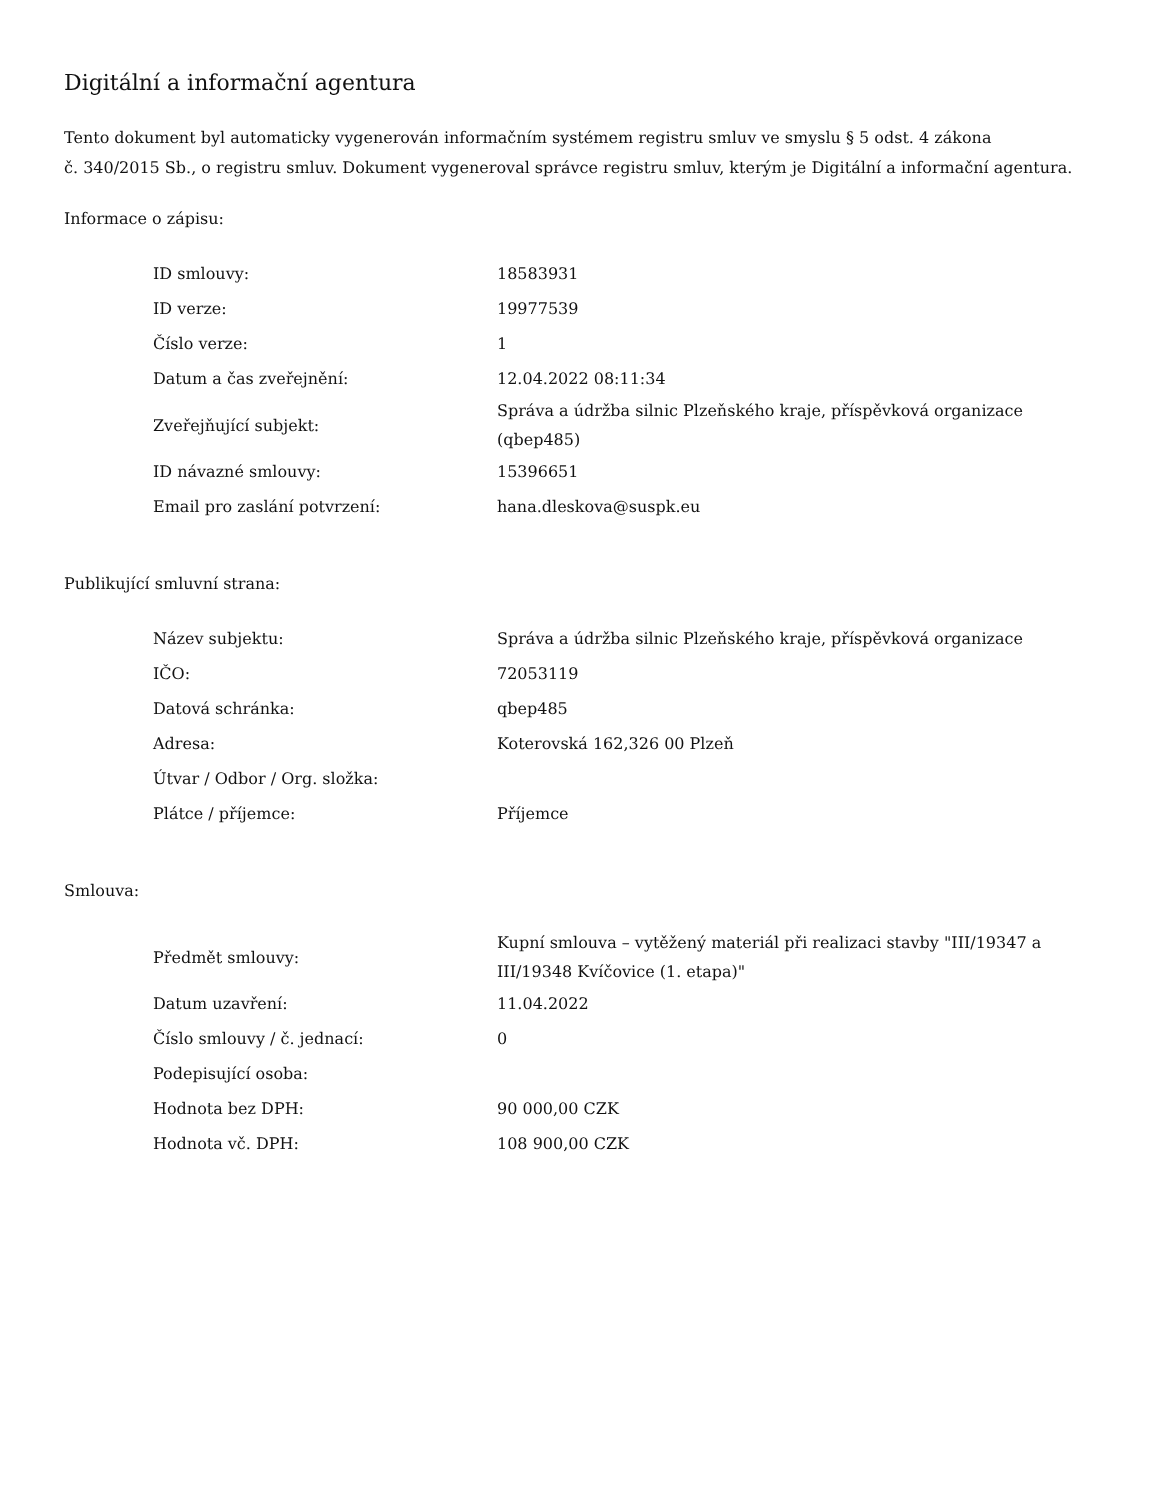Digitální a informační agentura
Tento dokument byl automaticky vygenerován informačním systémem registru smluv ve smyslu § 5 odst. 4 zákona
č. 340/2015 Sb., o registru smluv. Dokument vygeneroval správce registru smluv, kterým je Digitální a informační agentura.
Informace o zápisu:
| ID smlouvy: | 18583931 |
| ID verze: | 19977539 |
| Číslo verze: | 1 |
| Datum a čas zveřejnění: | 12.04.2022 08:11:34 |
| Zveřejňující subjekt: | Správa a údržba silnic Plzeňského kraje, příspěvková organizace (qbep485) |
| ID návazné smlouvy: | 15396651 |
| Email pro zaslání potvrzení: | hana.dleskova@suspk.eu |
Publikující smluvní strana:
| Název subjektu: | Správa a údržba silnic Plzeňského kraje, příspěvková organizace |
| IČO: | 72053119 |
| Datová schránka: | qbep485 |
| Adresa: | Koterovská 162,326 00 Plzeň |
| Útvar / Odbor / Org. složka: | |
| Plátce / příjemce: | Příjemce |
Smlouva:
| Předmět smlouvy: | Kupní smlouva – vytěžený materiál při realizaci stavby "III/19347 a III/19348 Kvíčovice (1. etapa)" |
| Datum uzavření: | 11.04.2022 |
| Číslo smlouvy / č. jednací: | 0 |
| Podepisující osoba: | |
| Hodnota bez DPH: | 90 000,00 CZK |
| Hodnota vč. DPH: | 108 900,00 CZK |